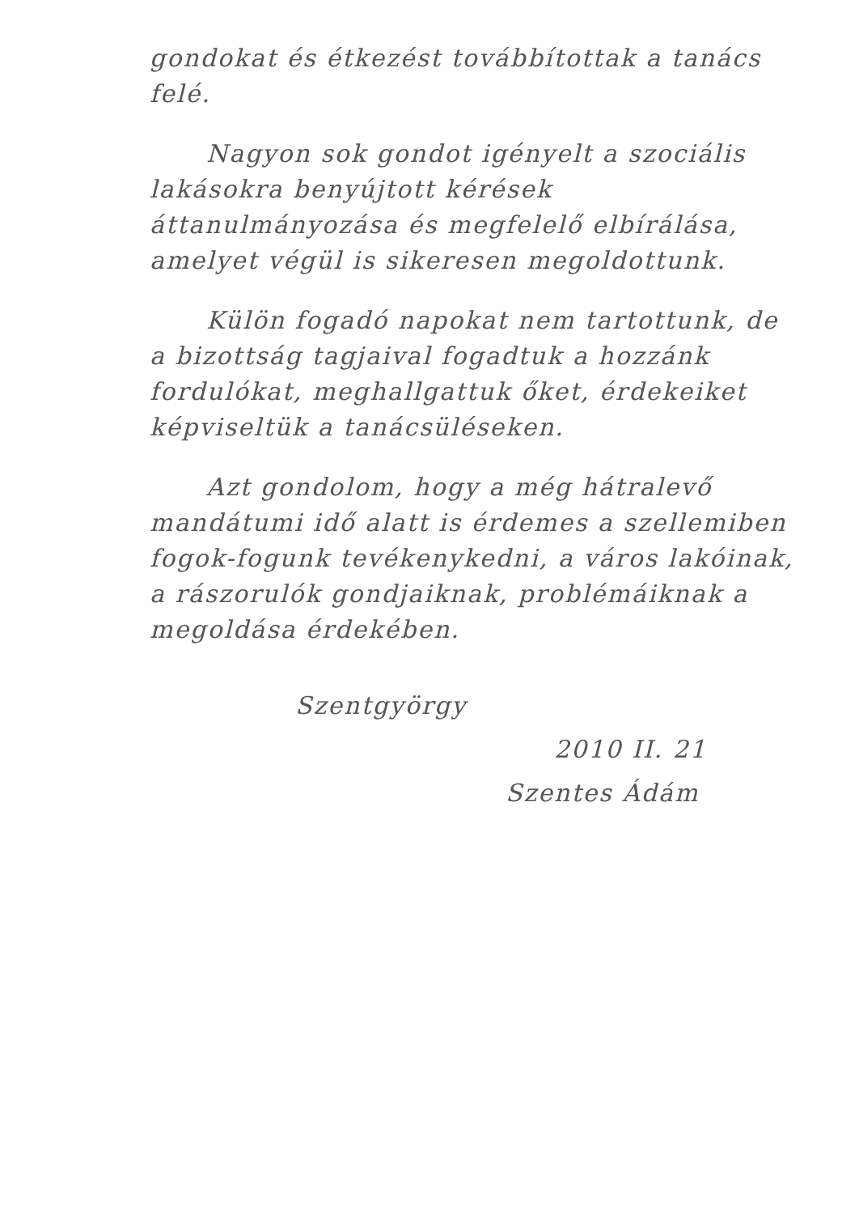gondokat és étkezést továbbítottak a tanács felé.
Nagyon sok gondot igényelt a szociális lakásokra benyújtott kérések áttanulmányozása és megfelelő elbírálása, amelyet végül is sikeresen megoldottunk.
Külön fogadó napokat nem tartottunk, de a bizottság tagjaival fogadtuk a hozzánk fordulókat, meghallgattuk őket, érdekeiket képviseltük a tanácsüléseken.
Azt gondolom, hogy a még hátralevő mandátumi idő alatt is érdemes a szellemiben fogok-fogunk tevékenykedni, a város lakóinak, a rászorulók gondjaiknak, problémáiknak a megoldása érdekében.
Szentgyörgy
2010 II. 21
Szentes Ádám